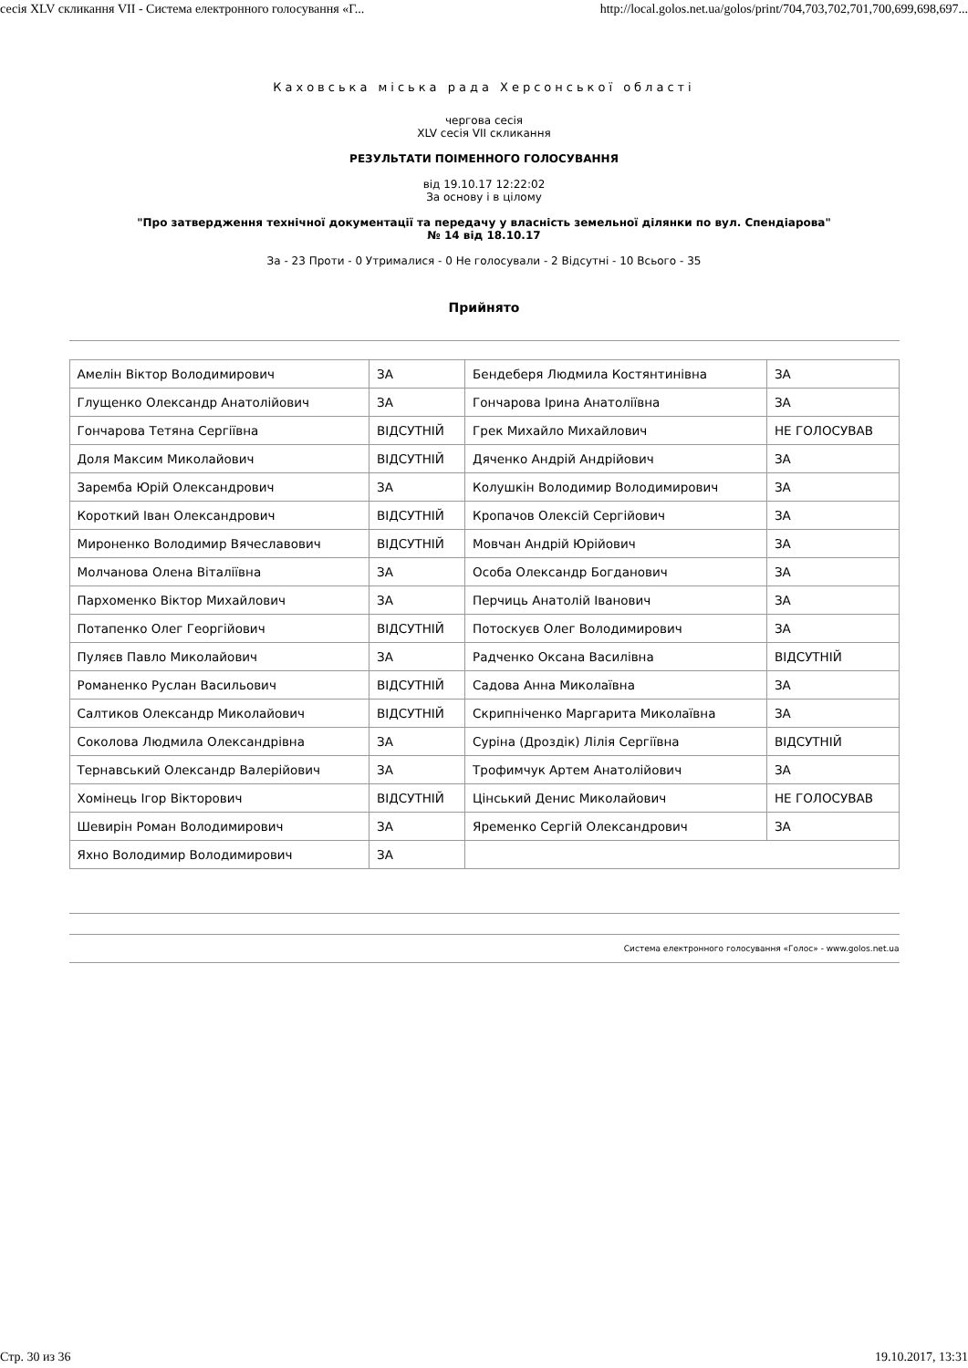сесія XLV скликання VII - Система електронного голосування «Г... http://local.golos.net.ua/golos/print/704,703,702,701,700,699,698,697...
Каховська міська рада Херсонської області
чергова сесія
XLV сесія VII скликання
РЕЗУЛЬТАТИ ПОІМЕННОГО ГОЛОСУВАННЯ
від 19.10.17 12:22:02
За основу і в цілому
"Про затвердження технічної документації та передачу у власність земельної ділянки по вул. Спендіарова"
№ 14 від 18.10.17
За - 23 Проти - 0 Утрималися - 0 Не голосували - 2 Відсутні - 10 Всього - 35
Прийнято
| Амелін Віктор Володимирович | ЗА | Бендеберя Людмила Костянтинівна | ЗА |
| Глущенко Олександр Анатолійович | ЗА | Гончарова Ірина Анатоліївна | ЗА |
| Гончарова Тетяна Сергіївна | ВІДСУТНІЙ | Грек Михайло Михайлович | НЕ ГОЛОСУВАВ |
| Доля Максим Миколайович | ВІДСУТНІЙ | Дяченко Андрій Андрійович | ЗА |
| Заремба Юрій Олександрович | ЗА | Колушкін Володимир Володимирович | ЗА |
| Короткий Іван Олександрович | ВІДСУТНІЙ | Кропачов Олексій Сергійович | ЗА |
| Мироненко Володимир Вячеславович | ВІДСУТНІЙ | Мовчан Андрій Юрійович | ЗА |
| Молчанова Олена Віталіївна | ЗА | Особа Олександр Богданович | ЗА |
| Пархоменко Віктор Михайлович | ЗА | Перчиць Анатолій Іванович | ЗА |
| Потапенко Олег Георгійович | ВІДСУТНІЙ | Потоскуєв Олег Володимирович | ЗА |
| Пуляєв Павло Миколайович | ЗА | Радченко Оксана Василівна | ВІДСУТНІЙ |
| Романенко Руслан Васильович | ВІДСУТНІЙ | Садова Анна Миколаївна | ЗА |
| Салтиков Олександр Миколайович | ВІДСУТНІЙ | Скрипніченко Маргарита Миколаївна | ЗА |
| Соколова Людмила Олександрівна | ЗА | Суріна (Дроздік) Лілія Сергіївна | ВІДСУТНІЙ |
| Тернавський Олександр Валерійович | ЗА | Трофимчук Артем Анатолійович | ЗА |
| Хомінець Ігор Вікторович | ВІДСУТНІЙ | Цінський Денис Миколайович | НЕ ГОЛОСУВАВ |
| Шевирін Роман Володимирович | ЗА | Яременко Сергій Олександрович | ЗА |
| Яхно Володимир Володимирович | ЗА | | |
Система електронного голосування «Голос» - www.golos.net.ua
Стр. 30 из 36 19.10.2017, 13:31